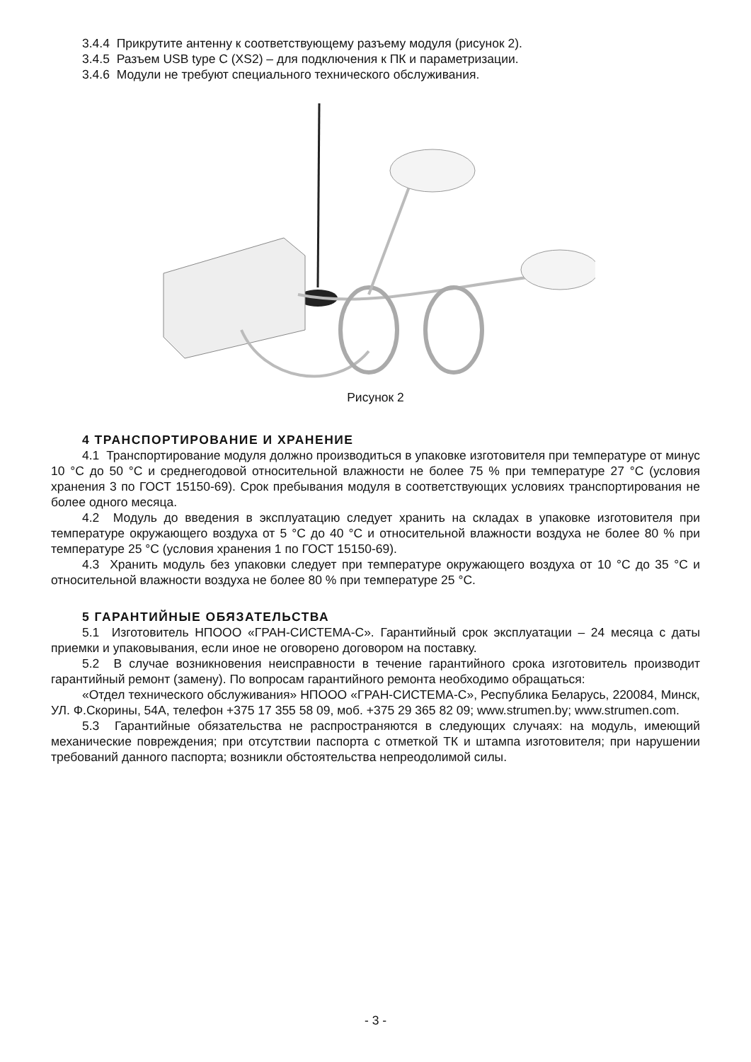3.4.4 Прикрутите антенну к соответствующему разъему модуля (рисунок 2).
3.4.5 Разъем USB type C (XS2) – для подключения к ПК и параметризации.
3.4.6 Модули не требуют специального технического обслуживания.
Рисунок 2
4 ТРАНСПОРТИРОВАНИЕ И ХРАНЕНИЕ
4.1 Транспортирование модуля должно производиться в упаковке изготовителя при температуре от минус 10 °C до 50 °C и среднегодовой относительной влажности не более 75 % при температуре 27 °C (условия хранения 3 по ГОСТ 15150-69). Срок пребывания модуля в соответствующих условиях транспортирования не более одного месяца.
4.2 Модуль до введения в эксплуатацию следует хранить на складах в упаковке изготовителя при температуре окружающего воздуха от 5 °C до 40 °C и относительной влажности воздуха не более 80 % при температуре 25 °C (условия хранения 1 по ГОСТ 15150-69).
4.3 Хранить модуль без упаковки следует при температуре окружающего воздуха от 10 °C до 35 °C и относительной влажности воздуха не более 80 % при температуре 25 °C.
5 ГАРАНТИЙНЫЕ ОБЯЗАТЕЛЬСТВА
5.1 Изготовитель НПООО «ГРАН-СИСТЕМА-С». Гарантийный срок эксплуатации – 24 месяца с даты приемки и упаковывания, если иное не оговорено договором на поставку.
5.2 В случае возникновения неисправности в течение гарантийного срока изготовитель производит гарантийный ремонт (замену). По вопросам гарантийного ремонта необходимо обращаться:
«Отдел технического обслуживания» НПООО «ГРАН-СИСТЕМА-С», Республика Беларусь, 220084, Минск, УЛ. Ф.Скорины, 54А, телефон +375 17 355 58 09, моб. +375 29 365 82 09; www.strumen.by; www.strumen.com.
5.3 Гарантийные обязательства не распространяются в следующих случаях: на модуль, имеющий механические повреждения; при отсутствии паспорта с отметкой ТК и штампа изготовителя; при нарушении требований данного паспорта; возникли обстоятельства непреодолимой силы.
- 3 -